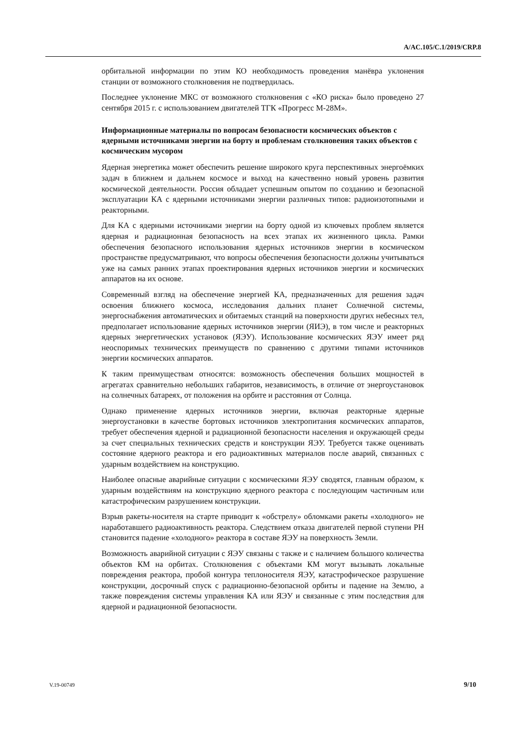A/AC.105/C.1/2019/CRP.8
орбитальной информации по этим КО необходимость проведения манёвра уклонения станции от возможного столкновения не подтвердилась.
Последнее уклонение МКС от возможного столкновения с «КО риска» было проведено 27 сентября 2015 г. с использованием двигателей ТГК «Прогресс М-28М».
Информационные материалы по вопросам безопасности космических объектов с ядерными источниками энергии на борту и проблемам столкновения таких объектов с космическим мусором
Ядерная энергетика может обеспечить решение широкого круга перспективных энергоёмких задач в ближнем и дальнем космосе и выход на качественно новый уровень развития космической деятельности. Россия обладает успешным опытом по созданию и безопасной эксплуатации КА с ядерными источниками энергии различных типов: радиоизотопными и реакторными.
Для КА с ядерными источниками энергии на борту одной из ключевых проблем является ядерная и радиационная безопасность на всех этапах их жизненного цикла. Рамки обеспечения безопасного использования ядерных источников энергии в космическом пространстве предусматривают, что вопросы обеспечения безопасности должны учитываться уже на самых ранних этапах проектирования ядерных источников энергии и космических аппаратов на их основе.
Современный взгляд на обеспечение энергией КА, предназначенных для решения задач освоения ближнего космоса, исследования дальних планет Солнечной системы, энергоснабжения автоматических и обитаемых станций на поверхности других небесных тел, предполагает использование ядерных источников энергии (ЯИЭ), в том числе и реакторных ядерных энергетических установок (ЯЭУ). Использование космических ЯЭУ имеет ряд неоспоримых технических преимуществ по сравнению с другими типами источников энергии космических аппаратов.
К таким преимуществам относятся: возможность обеспечения больших мощностей в агрегатах сравнительно небольших габаритов, независимость, в отличие от энергоустановок на солнечных батареях, от положения на орбите и расстояния от Солнца.
Однако применение ядерных источников энергии, включая реакторные ядерные энергоустановки в качестве бортовых источников электропитания космических аппаратов, требует обеспечения ядерной и радиационной безопасности населения и окружающей среды за счет специальных технических средств и конструкции ЯЭУ. Требуется также оценивать состояние ядерного реактора и его радиоактивных материалов после аварий, связанных с ударным воздействием на конструкцию.
Наиболее опасные аварийные ситуации с космическими ЯЭУ сводятся, главным образом, к ударным воздействиям на конструкцию ядерного реактора с последующим частичным или катастрофическим разрушением конструкции.
Взрыв ракеты-носителя на старте приводит к «обстрелу» обломками ракеты «холодного» не наработавшего радиоактивность реактора. Следствием отказа двигателей первой ступени РН становится падение «холодного» реактора в составе ЯЭУ на поверхность Земли.
Возможность аварийной ситуации с ЯЭУ связаны с также и с наличием большого количества объектов КМ на орбитах. Столкновения с объектами КМ могут вызывать локальные повреждения реактора, пробой контура теплоносителя ЯЭУ, катастрофическое разрушение конструкции, досрочный спуск с радиационно-безопасной орбиты и падение на Землю, а также повреждения системы управления КА или ЯЭУ и связанные с этим последствия для ядерной и радиационной безопасности.
V.19-00749 9/10